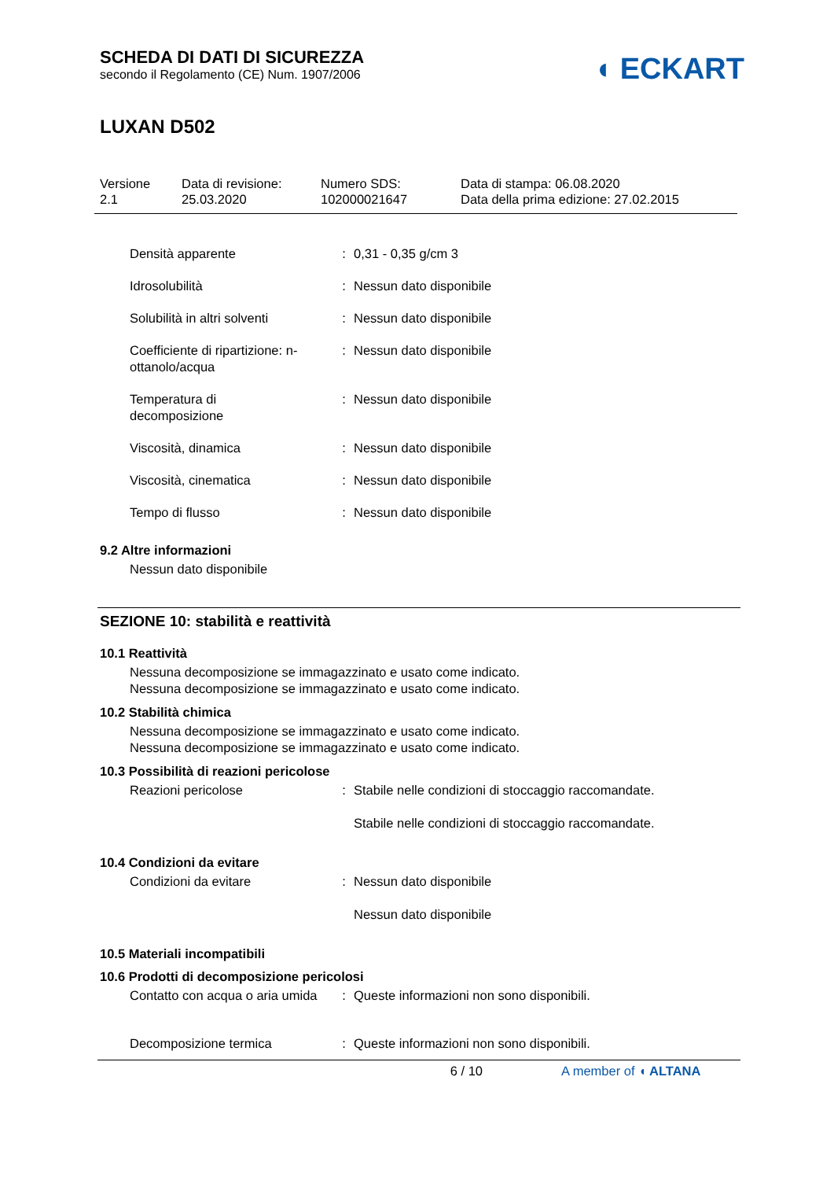SCHEDA DI DATI DI SICUREZZA
secondo il Regolamento (CE) Num. 1907/2006
◖ ECKART
LUXAN D502
Versione
2.1
Data di revisione:
25.03.2020
Numero SDS:
102000021647
Data di stampa: 06.08.2020
Data della prima edizione: 27.02.2015
Densità apparente : 0,31 - 0,35 g/cm 3
Idrosolubilità : Nessun dato disponibile
Solubilità in altri solventi
: Nessun dato disponibile
Coefficiente di ripartizione: n-ottanolo/acqua
: Nessun dato disponibile
Temperatura di
decomposizione
: Nessun dato disponibile
Viscosità, dinamica : Nessun dato disponibile
Viscosità, cinematica : Nessun dato disponibile
Tempo di flusso : Nessun dato disponibile
9.2 Altre informazioni
Nessun dato disponibile
SEZIONE 10: stabilità e reattività
10.1 Reattività
Nessuna decomposizione se immagazzinato e usato come indicato.
Nessuna decomposizione se immagazzinato e usato come indicato.
10.2 Stabilità chimica
Nessuna decomposizione se immagazzinato e usato come indicato.
Nessuna decomposizione se immagazzinato e usato come indicato.
10.3 Possibilità di reazioni pericolose
Reazioni pericolose : Stabile nelle condizioni di stoccaggio raccomandate.
Stabile nelle condizioni di stoccaggio raccomandate.
10.4 Condizioni da evitare
Condizioni da evitare : Nessun dato disponibile
Nessun dato disponibile
10.5 Materiali incompatibili
10.6 Prodotti di decomposizione pericolosi
Contatto con acqua o aria umida
: Queste informazioni non sono disponibili.
Decomposizione termica : Queste informazioni non sono disponibili.
6 / 10 A member of ◖ ALTANA